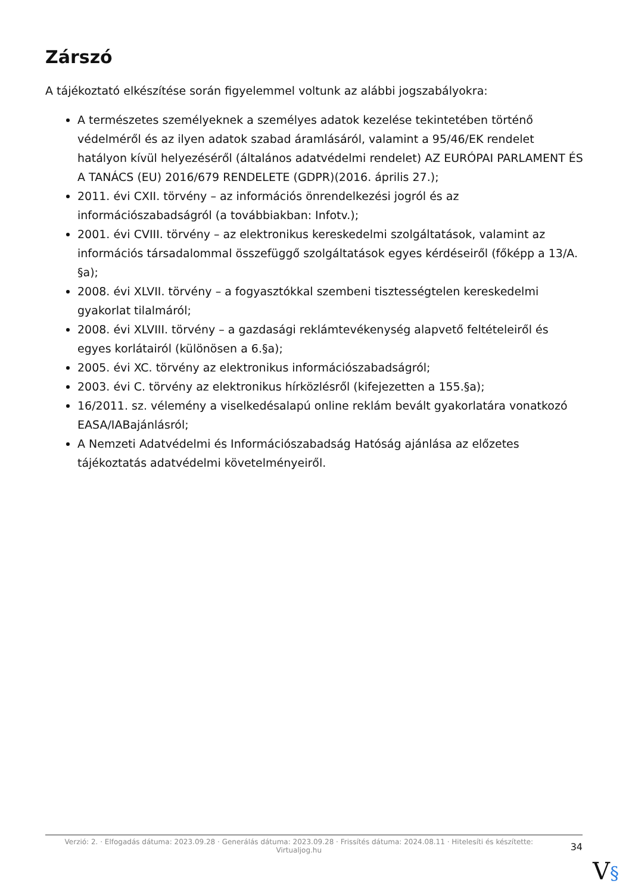Zárszó
A tájékoztató elkészítése során figyelemmel voltunk az alábbi jogszabályokra:
A természetes személyeknek a személyes adatok kezelése tekintetében történő védelméről és az ilyen adatok szabad áramlásáról, valamint a 95/46/EK rendelet hatályon kívül helyezéséről (általános adatvédelmi rendelet) AZ EURÓPAI PARLAMENT ÉS A TANÁCS (EU) 2016/679 RENDELETE (GDPR)(2016. április 27.);
2011. évi CXII. törvény – az információs önrendelkezési jogról és az információszabadságról (a továbbiakban: Infotv.);
2001. évi CVIII. törvény – az elektronikus kereskedelmi szolgáltatások, valamint az információs társadalommal összefüggő szolgáltatások egyes kérdéseiről (főképp a 13/A. §a);
2008. évi XLVII. törvény – a fogyasztókkal szembeni tisztességtelen kereskedelmi gyakorlat tilalmáról;
2008. évi XLVIII. törvény – a gazdasági reklámtevékenység alapvető feltételeiről és egyes korlátairól (különösen a 6.§a);
2005. évi XC. törvény az elektronikus információszabadságról;
2003. évi C. törvény az elektronikus hírközlésről (kifejezetten a 155.§a);
16/2011. sz. vélemény a viselkedésalapú online reklám bevált gyakorlatára vonatkozó EASA/IABajánlásról;
A Nemzeti Adatvédelmi és Információszabadság Hatóság ajánlása az előzetes tájékoztatás adatvédelmi követelményeiről.
Verzió: 2. · Elfogadás dátuma: 2023.09.28 · Generálás dátuma: 2023.09.28 · Frissítés dátuma: 2024.08.11 · Hitelesíti és készítette: Virtualjog.hu
34
V§